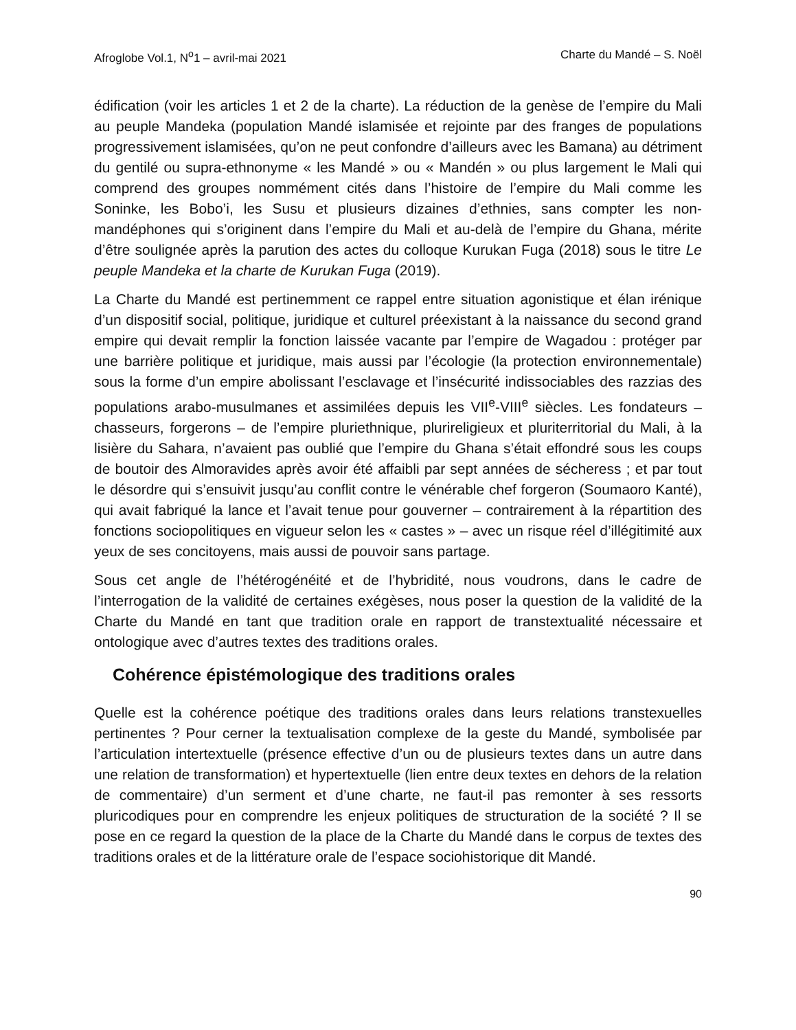Afroglobe Vol.1, N<sup>o</sup>1 – avril-mai 2021 Charte du Mandé – S. Noël
édification (voir les articles 1 et 2 de la charte). La réduction de la genèse de l’empire du Mali au peuple Mandeka (population Mandé islamisée et rejointe par des franges de populations progressivement islamisées, qu’on ne peut confondre d’ailleurs avec les Bamana) au détriment du gentilé ou supra-ethnonyme « les Mandé » ou « Mandén » ou plus largement le Mali qui comprend des groupes nommément cités dans l’histoire de l’empire du Mali comme les Soninke, les Bobo’i, les Susu et plusieurs dizaines d’ethnies, sans compter les non-mandéphones qui s’originent dans l’empire du Mali et au-delà de l’empire du Ghana, mérite d’être soulignée après la parution des actes du colloque Kurukan Fuga (2018) sous le titre Le peuple Mandeka et la charte de Kurukan Fuga (2019).
La Charte du Mandé est pertinemment ce rappel entre situation agonistique et élan irénique d’un dispositif social, politique, juridique et culturel préexistant à la naissance du second grand empire qui devait remplir la fonction laissée vacante par l’empire de Wagadou : protéger par une barrière politique et juridique, mais aussi par l’écologie (la protection environnementale) sous la forme d’un empire abolissant l’esclavage et l’insécurité indissociables des razzias des populations arabo-musulmanes et assimilées depuis les VII<sup>e</sup>-VIII<sup>e</sup> siècles. Les fondateurs – chasseurs, forgerons – de l’empire pluriethnique, plurireligieux et pluriterritorial du Mali, à la lisière du Sahara, n’avaient pas oublié que l’empire du Ghana s’était effondré sous les coups de boutoir des Almoravides après avoir été affaibli par sept années de sécheress ; et par tout le désordre qui s’ensuivit jusqu’au conflit contre le vénérable chef forgeron (Soumaoro Kanté), qui avait fabriqué la lance et l’avait tenue pour gouverner – contrairement à la répartition des fonctions sociopolitiques en vigueur selon les « castes » – avec un risque réel d’illégitimité aux yeux de ses concitoyens, mais aussi de pouvoir sans partage.
Sous cet angle de l’hétérogénéité et de l’hybridité, nous voudrons, dans le cadre de l’interrogation de la validité de certaines exégèses, nous poser la question de la validité de la Charte du Mandé en tant que tradition orale en rapport de transtextualité nécessaire et ontologique avec d’autres textes des traditions orales.
Cohérence épistémologique des traditions orales
Quelle est la cohérence poétique des traditions orales dans leurs relations transtexuelles pertinentes ? Pour cerner la textualisation complexe de la geste du Mandé, symbolisée par l’articulation intertextuelle (présence effective d’un ou de plusieurs textes dans un autre dans une relation de transformation) et hypertextuelle (lien entre deux textes en dehors de la relation de commentaire) d’un serment et d’une charte, ne faut-il pas remonter à ses ressorts pluricodiques pour en comprendre les enjeux politiques de structuration de la société ? Il se pose en ce regard la question de la place de la Charte du Mandé dans le corpus de textes des traditions orales et de la littérature orale de l’espace sociohistorique dit Mandé.
90